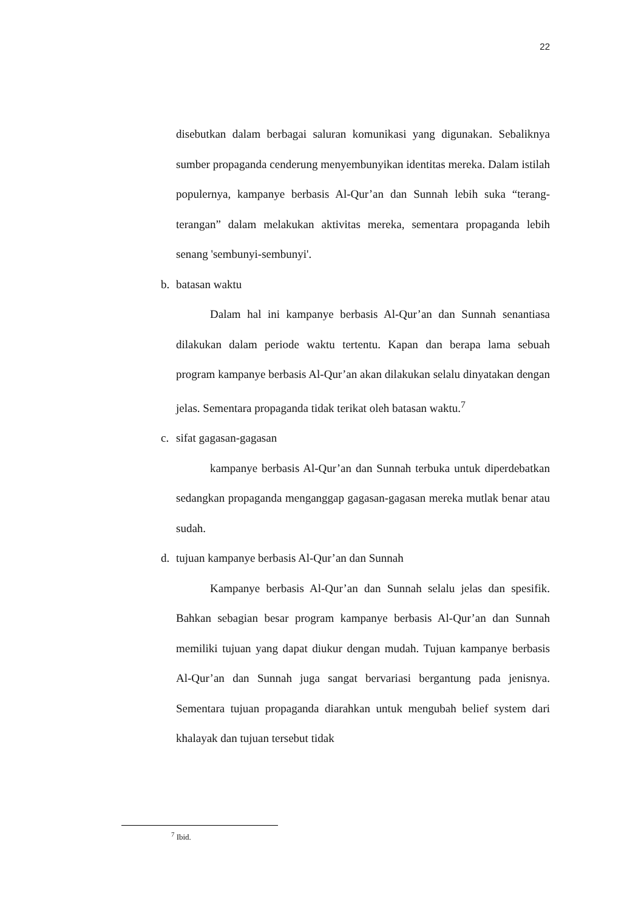22
disebutkan dalam berbagai saluran komunikasi yang digunakan. Sebaliknya sumber propaganda cenderung menyembunyikan identitas mereka. Dalam istilah populernya, kampanye berbasis Al-Qur’an dan Sunnah lebih suka “terang-terangan” dalam melakukan aktivitas mereka, sementara propaganda lebih senang 'sembunyi-sembunyi'.
b. batasan waktu
Dalam hal ini kampanye berbasis Al-Qur’an dan Sunnah senantiasa dilakukan dalam periode waktu tertentu. Kapan dan berapa lama sebuah program kampanye berbasis Al-Qur’an akan dilakukan selalu dinyatakan dengan jelas. Sementara propaganda tidak terikat oleh batasan waktu.<sup>7</sup>
c. sifat gagasan-gagasan
kampanye berbasis Al-Qur’an dan Sunnah terbuka untuk diperdebatkan sedangkan propaganda menganggap gagasan-gagasan mereka mutlak benar atau sudah.
d. tujuan kampanye berbasis Al-Qur’an dan Sunnah
Kampanye berbasis Al-Qur’an dan Sunnah selalu jelas dan spesifik. Bahkan sebagian besar program kampanye berbasis Al-Qur’an dan Sunnah memiliki tujuan yang dapat diukur dengan mudah. Tujuan kampanye berbasis Al-Qur’an dan Sunnah juga sangat bervariasi bergantung pada jenisnya. Sementara tujuan propaganda diarahkan untuk mengubah belief system dari khalayak dan tujuan tersebut tidak
<sup>7</sup> Ibid.